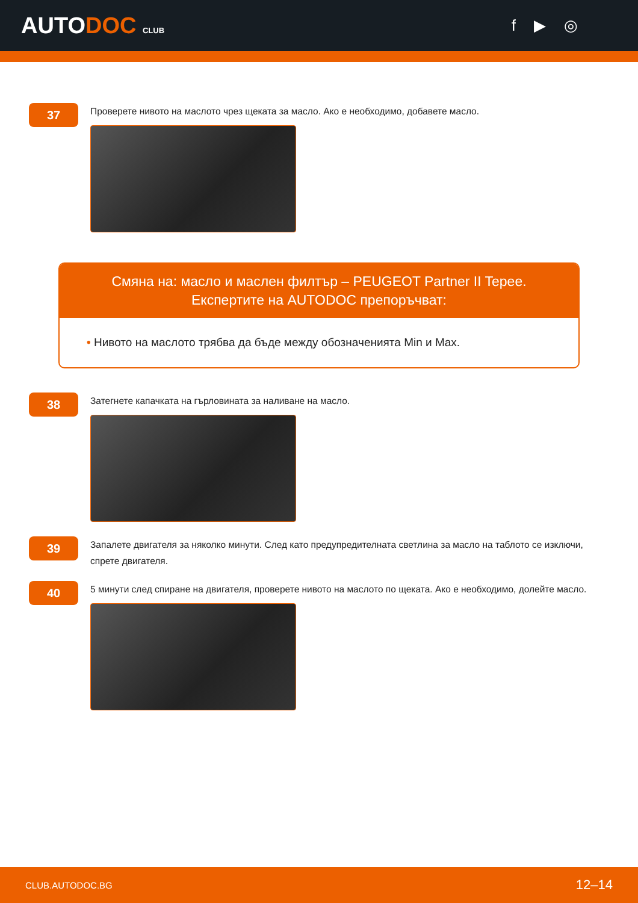AUTODOC CLUB
f ▶ ◎
37
Проверете нивото на маслото чрез щеката за масло. Ако е необходимо, добавете масло.
Смяна на: масло и маслен филтър – PEUGEOT Partner II Tepee.
Експертите на AUTODOC препоръчват:
• Нивото на маслото трябва да бъде между обозначенията Min и Max.
38
Затегнете капачката на гърловината за наливане на масло.
39
Запалете двигателя за няколко минути. След като предупредителната светлина за масло на таблото се изключи, спрете двигателя.
40
5 минути след спиране на двигателя, проверете нивото на маслото по щеката. Ако е необходимо, долейте масло.
CLUB.AUTODOC.BG 12–14